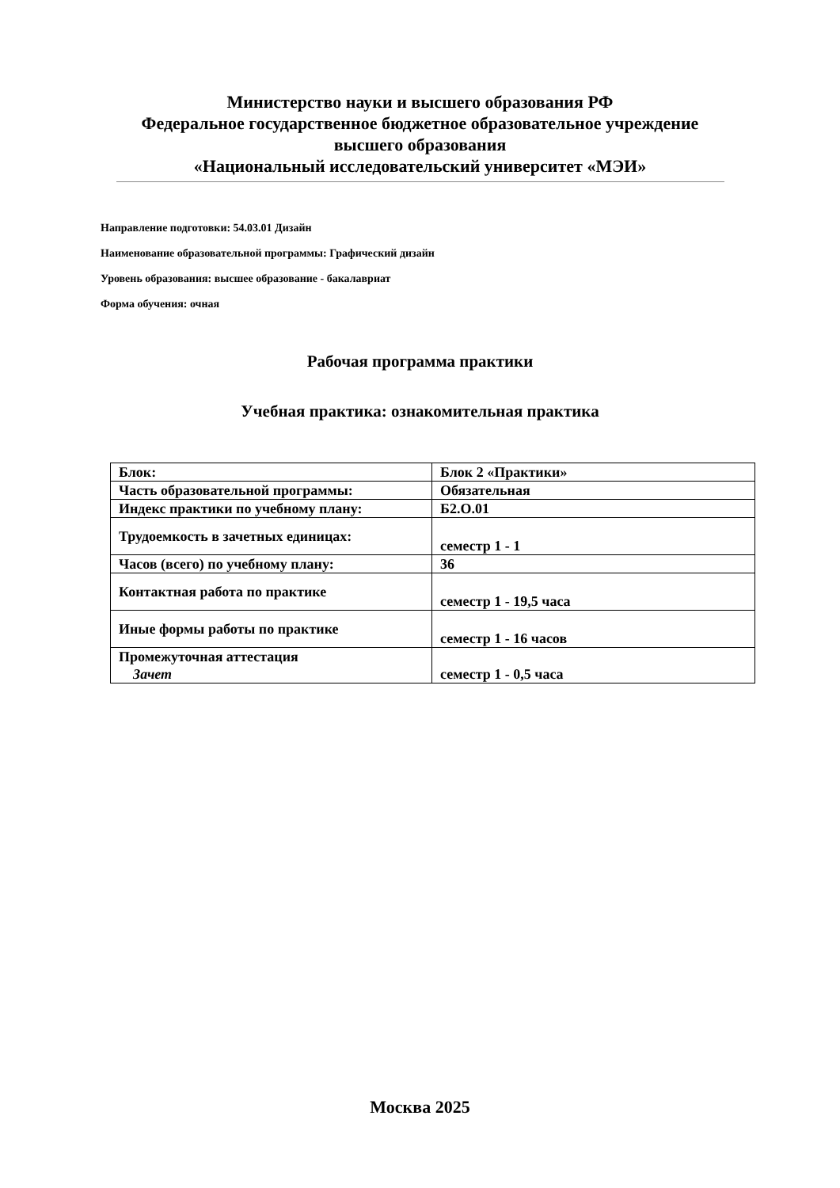Министерство науки и высшего образования РФ
Федеральное государственное бюджетное образовательное учреждение
высшего образования
«Национальный исследовательский университет «МЭИ»
Направление подготовки: 54.03.01 Дизайн
Наименование образовательной программы: Графический дизайн
Уровень образования: высшее образование - бакалавриат
Форма обучения: очная
Рабочая программа практики
Учебная практика: ознакомительная практика
| Блок: | Блок 2 «Практики» |
| Часть образовательной программы: | Обязательная |
| Индекс практики по учебному плану: | Б2.О.01 |
| Трудоемкость в зачетных единицах: | семестр 1 - 1 |
| Часов (всего) по учебному плану: | 36 |
| Контактная работа по практике | семестр 1 - 19,5 часа |
| Иные формы работы по практике | семестр 1 - 16 часов |
| Промежуточная аттестация Зачет | семестр 1 - 0,5 часа |
Москва 2025